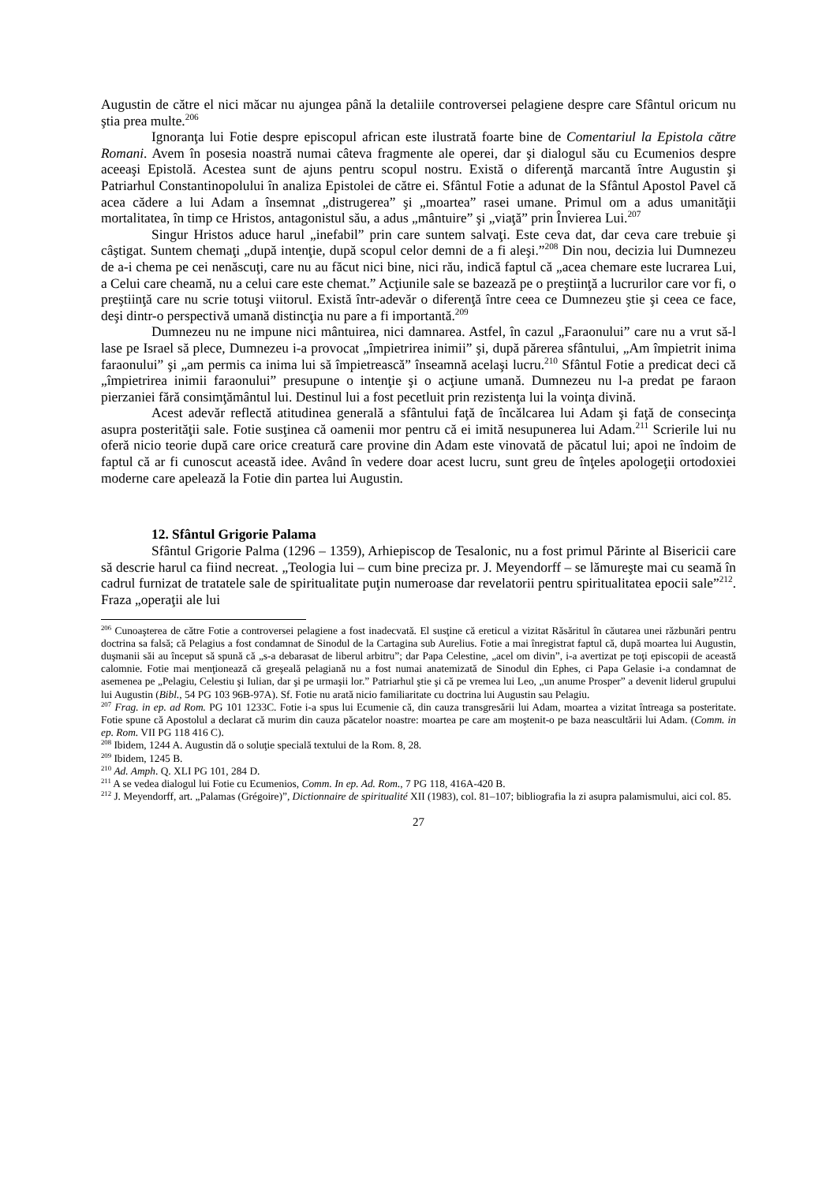Augustin de către el nici măcar nu ajungea până la detaliile controversei pelagiene despre care Sfântul oricum nu ştia prea multe.<sup>206</sup>
Ignoranţa lui Fotie despre episcopul african este ilustrată foarte bine de Comentariul la Epistola către Romani. Avem în posesia noastră numai câteva fragmente ale operei, dar şi dialogul său cu Ecumenios despre aceeaşi Epistolă. Acestea sunt de ajuns pentru scopul nostru. Există o diferenţă marcantă între Augustin şi Patriarhul Constantinopolului în analiza Epistolei de către ei. Sfântul Fotie a adunat de la Sfântul Apostol Pavel că acea cădere a lui Adam a însemnat „distrugerea” şi „moartea” rasei umane. Primul om a adus umanităţii mortalitatea, în timp ce Hristos, antagonistul său, a adus „mântuire” şi „viaţă” prin Învierea Lui.<sup>207</sup>
Singur Hristos aduce harul „inefabil” prin care suntem salvaţi. Este ceva dat, dar ceva care trebuie şi câştigat. Suntem chemaţi „după intenţie, după scopul celor demni de a fi aleşi.”<sup>208</sup> Din nou, decizia lui Dumnezeu de a-i chema pe cei nenăscuţi, care nu au făcut nici bine, nici rău, indică faptul că „acea chemare este lucrarea Lui, a Celui care cheamă, nu a celui care este chemat.” Acţiunile sale se bazează pe o preştiinţă a lucrurilor care vor fi, o preştiinţă care nu scrie totuşi viitorul. Există într-adevăr o diferenţă între ceea ce Dumnezeu ştie şi ceea ce face, deşi dintr-o perspectivă umană distincţia nu pare a fi importantă.<sup>209</sup>
Dumnezeu nu ne impune nici mântuirea, nici damnarea. Astfel, în cazul „Faraonului” care nu a vrut să-l lase pe Israel să plece, Dumnezeu i-a provocat „împietrirea inimii” şi, după părerea sfântului, „Am împietrit inima faraonului” şi „am permis ca inima lui să împietrească” înseamnă acelaşi lucru.<sup>210</sup> Sfântul Fotie a predicat deci că „împietrirea inimii faraonului” presupune o intenţie şi o acţiune umană. Dumnezeu nu l-a predat pe faraon pierzaniei fără consimţământul lui. Destinul lui a fost pecetluit prin rezistenţa lui la voinţa divină.
Acest adevăr reflectă atitudinea generală a sfântului faţă de încălcarea lui Adam şi faţă de consecinţa asupra posterităţii sale. Fotie susţinea că oamenii mor pentru că ei imită nesupunerea lui Adam.<sup>211</sup> Scrierile lui nu oferă nicio teorie după care orice creatură care provine din Adam este vinovată de păcatul lui; apoi ne îndoim de faptul că ar fi cunoscut această idee. Având în vedere doar acest lucru, sunt greu de înţeles apologeţii ortodoxiei moderne care apelează la Fotie din partea lui Augustin.
12. Sfântul Grigorie Palama
Sfântul Grigorie Palma (1296 – 1359), Arhiepiscop de Tesalonic, nu a fost primul Părinte al Bisericii care să descrie harul ca fiind necreat. „Teologia lui – cum bine preciza pr. J. Meyendorff – se lămureşte mai cu seamă în cadrul furnizat de tratatele sale de spiritualitate puţin numeroase dar revelatorii pentru spiritualitatea epocii sale”<sup>212</sup>. Fraza „operaţii ale lui
<sup>206</sup> Cunoaşterea de către Fotie a controversei pelagiene a fost inadecvată. El susţine că ereticul a vizitat Răsăritul în căutarea unei răzbunări pentru doctrina sa falsă; că Pelagius a fost condamnat de Sinodul de la Cartagina sub Aurelius. Fotie a mai înregistrat faptul că, după moartea lui Augustin, duşmanii săi au început să spună că „s-a debarasat de liberul arbitru”; dar Papa Celestine, „acel om divin”, i-a avertizat pe toţi episcopii de această calomnie. Fotie mai menţionează că greşeală pelagiană nu a fost numai anatemizată de Sinodul din Ephes, ci Papa Gelasie i-a condamnat de asemenea pe „Pelagiu, Celestiu şi Iulian, dar şi pe urmaşii lor.” Patriarhul ştie şi că pe vremea lui Leo, „un anume Prosper” a devenit liderul grupului lui Augustin (Bibl., 54 PG 103 96B-97A). Sf. Fotie nu arată nicio familiaritate cu doctrina lui Augustin sau Pelagiu.
<sup>207</sup> Frag. in ep. ad Rom. PG 101 1233C. Fotie i-a spus lui Ecumenie că, din cauza transgresării lui Adam, moartea a vizitat întreaga sa posteritate. Fotie spune că Apostolul a declarat că murim din cauza păcatelor noastre: moartea pe care am moştenit-o pe baza neascultării lui Adam. (Comm. in ep. Rom. VII PG 118 416 C).
<sup>208</sup> Ibidem, 1244 A. Augustin dă o soluţie specială textului de la Rom. 8, 28.
<sup>209</sup> Ibidem, 1245 B.
<sup>210</sup> Ad. Amph. Q. XLI PG 101, 284 D.
<sup>211</sup> A se vedea dialogul lui Fotie cu Ecumenios, Comm. In ep. Ad. Rom., 7 PG 118, 416A-420 B.
<sup>212</sup> J. Meyendorff, art. „Palamas (Grégoire)”, Dictionnaire de spiritualité XII (1983), col. 81–107; bibliografia la zi asupra palamismului, aici col. 85.
27